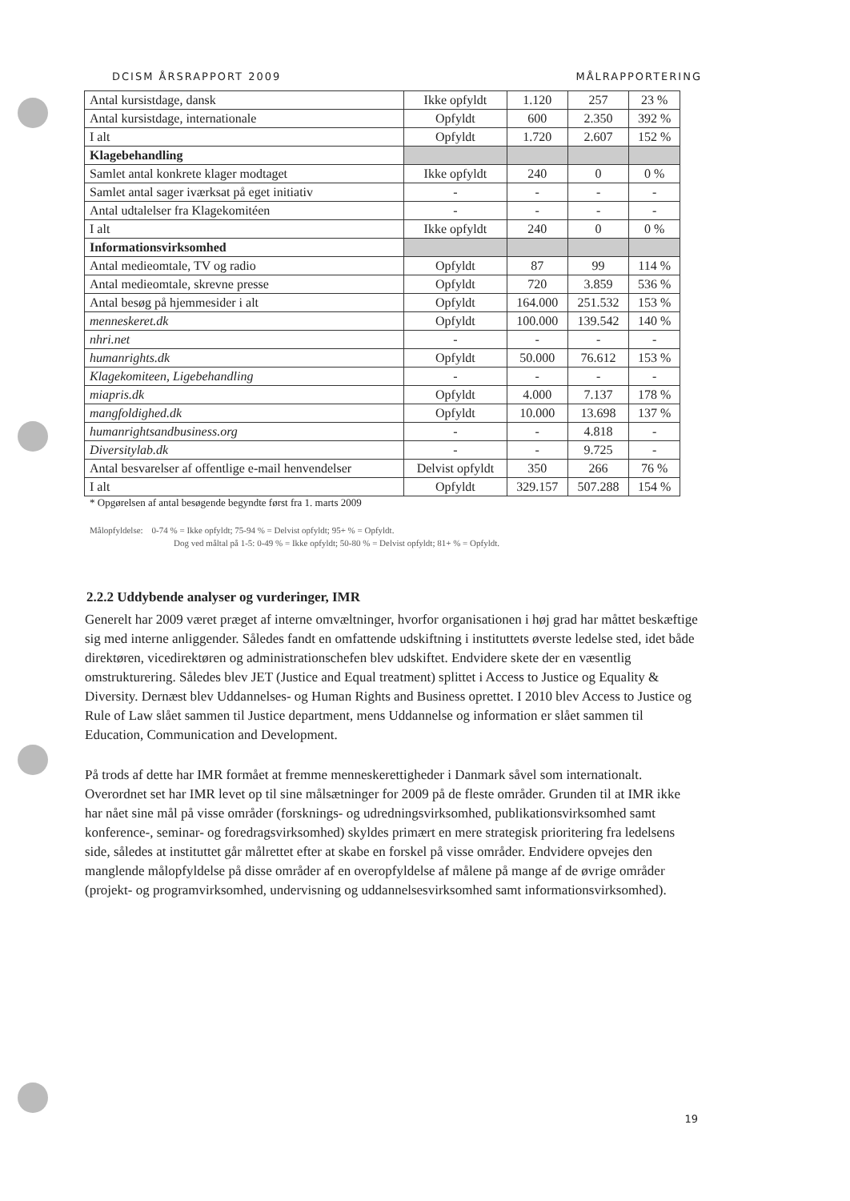DCISM ÅRSRAPPORT 2009 MÅLRAPPORTERING
| Antal kursistdage, dansk | Ikke opfyldt | 1.120 | 257 | 23 % |
| Antal kursistdage, internationale | Opfyldt | 600 | 2.350 | 392 % |
| I alt | Opfyldt | 1.720 | 2.607 | 152 % |
| Klagebehandling | | | | |
| Samlet antal konkrete klager modtaget | Ikke opfyldt | 240 | 0 | 0 % |
| Samlet antal sager iværksat på eget initiativ | - | - | - | - |
| Antal udtalelser fra Klagekomitéen | - | - | - | - |
| I alt | Ikke opfyldt | 240 | 0 | 0 % |
| Informationsvirksomhed | | | | |
| Antal medieomtale, TV og radio | Opfyldt | 87 | 99 | 114 % |
| Antal medieomtale, skrevne presse | Opfyldt | 720 | 3.859 | 536 % |
| Antal besøg på hjemmesider i alt | Opfyldt | 164.000 | 251.532 | 153 % |
| menneskeret.dk | Opfyldt | 100.000 | 139.542 | 140 % |
| nhri.net | - | - | - | - |
| humanrights.dk | Opfyldt | 50.000 | 76.612 | 153 % |
| Klagekomiteen, Ligebehandling | - | - | - | - |
| miapris.dk | Opfyldt | 4.000 | 7.137 | 178 % |
| mangfoldighed.dk | Opfyldt | 10.000 | 13.698 | 137 % |
| humanrightsandbusiness.org | - | - | 4.818 | - |
| Diversitylab.dk | - | - | 9.725 | - |
| Antal besvarelser af offentlige e-mail henvendelser | Delvist opfyldt | 350 | 266 | 76 % |
| I alt | Opfyldt | 329.157 | 507.288 | 154 % |
* Opgørelsen af antal besøgende begyndte først fra 1. marts 2009
Målopfyldelse: 0-74 % = Ikke opfyldt; 75-94 % = Delvist opfyldt; 95+ % = Opfyldt.
Dog ved måltal på 1-5: 0-49 % = Ikke opfyldt; 50-80 % = Delvist opfyldt; 81+ % = Opfyldt.
2.2.2 Uddybende analyser og vurderinger, IMR
Generelt har 2009 været præget af interne omvæltninger, hvorfor organisationen i høj grad har måttet beskæftige sig med interne anliggender. Således fandt en omfattende udskiftning i instituttets øverste ledelse sted, idet både direktøren, vicedirektøren og administrationschefen blev udskiftet. Endvidere skete der en væsentlig omstrukturering. Således blev JET (Justice and Equal treatment) splittet i Access to Justice og Equality & Diversity. Dernæst blev Uddannelses- og Human Rights and Business oprettet. I 2010 blev Access to Justice og Rule of Law slået sammen til Justice department, mens Uddannelse og information er slået sammen til Education, Communication and Development.
På trods af dette har IMR formået at fremme menneskerettigheder i Danmark såvel som internationalt. Overordnet set har IMR levet op til sine målsætninger for 2009 på de fleste områder. Grunden til at IMR ikke har nået sine mål på visse områder (forsknings- og udredningsvirksomhed, publikationsvirksomhed samt konference-, seminar- og foredragsvirksomhed) skyldes primært en mere strategisk prioritering fra ledelsens side, således at instituttet går målrettet efter at skabe en forskel på visse områder. Endvidere opvejes den manglende målopfyldelse på disse områder af en overopfyldelse af målene på mange af de øvrige områder (projekt- og programvirksomhed, undervisning og uddannelsesvirksomhed samt informationsvirksomhed).
19